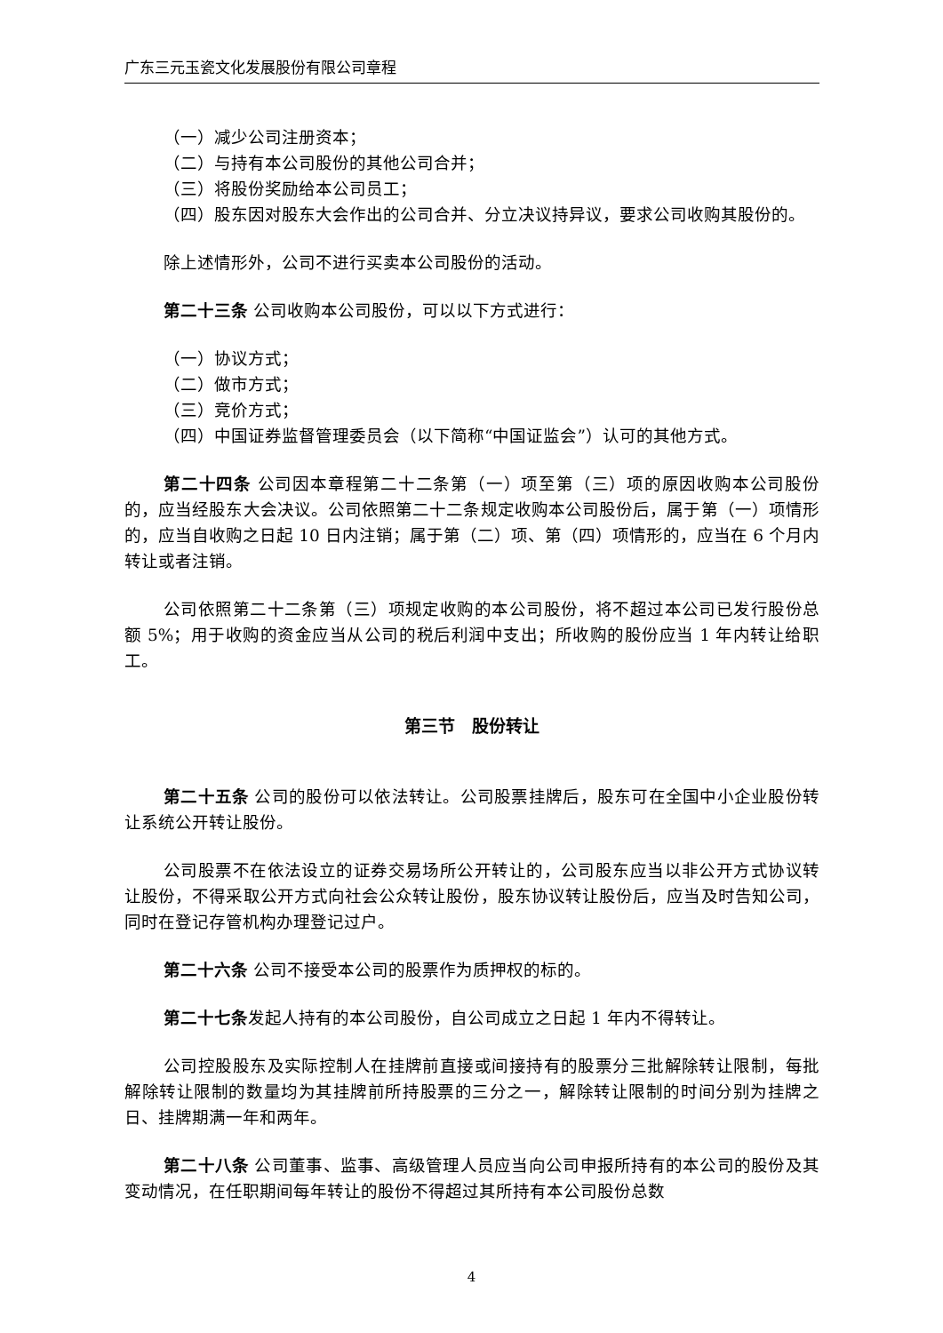广东三元玉瓷文化发展股份有限公司章程
（一）减少公司注册资本；
（二）与持有本公司股份的其他公司合并；
（三）将股份奖励给本公司员工；
（四）股东因对股东大会作出的公司合并、分立决议持异议，要求公司收购其股份的。
除上述情形外，公司不进行买卖本公司股份的活动。
第二十三条 公司收购本公司股份，可以以下方式进行：
（一）协议方式；
（二）做市方式；
（三）竞价方式；
（四）中国证券监督管理委员会（以下简称“中国证监会”）认可的其他方式。
第二十四条 公司因本章程第二十二条第（一）项至第（三）项的原因收购本公司股份的，应当经股东大会决议。公司依照第二十二条规定收购本公司股份后，属于第（一）项情形的，应当自收购之日起 10 日内注销；属于第（二）项、第（四）项情形的，应当在 6 个月内转让或者注销。
公司依照第二十二条第（三）项规定收购的本公司股份，将不超过本公司已发行股份总额 5%；用于收购的资金应当从公司的税后利润中支出；所收购的股份应当 1 年内转让给职工。
第三节　股份转让
第二十五条 公司的股份可以依法转让。公司股票挂牌后，股东可在全国中小企业股份转让系统公开转让股份。
公司股票不在依法设立的证券交易场所公开转让的，公司股东应当以非公开方式协议转让股份，不得采取公开方式向社会公众转让股份，股东协议转让股份后，应当及时告知公司，同时在登记存管机构办理登记过户。
第二十六条 公司不接受本公司的股票作为质押权的标的。
第二十七条发起人持有的本公司股份，自公司成立之日起 1 年内不得转让。
公司控股股东及实际控制人在挂牌前直接或间接持有的股票分三批解除转让限制，每批解除转让限制的数量均为其挂牌前所持股票的三分之一，解除转让限制的时间分别为挂牌之日、挂牌期满一年和两年。
第二十八条 公司董事、监事、高级管理人员应当向公司申报所持有的本公司的股份及其变动情况，在任职期间每年转让的股份不得超过其所持有本公司股份总数
4